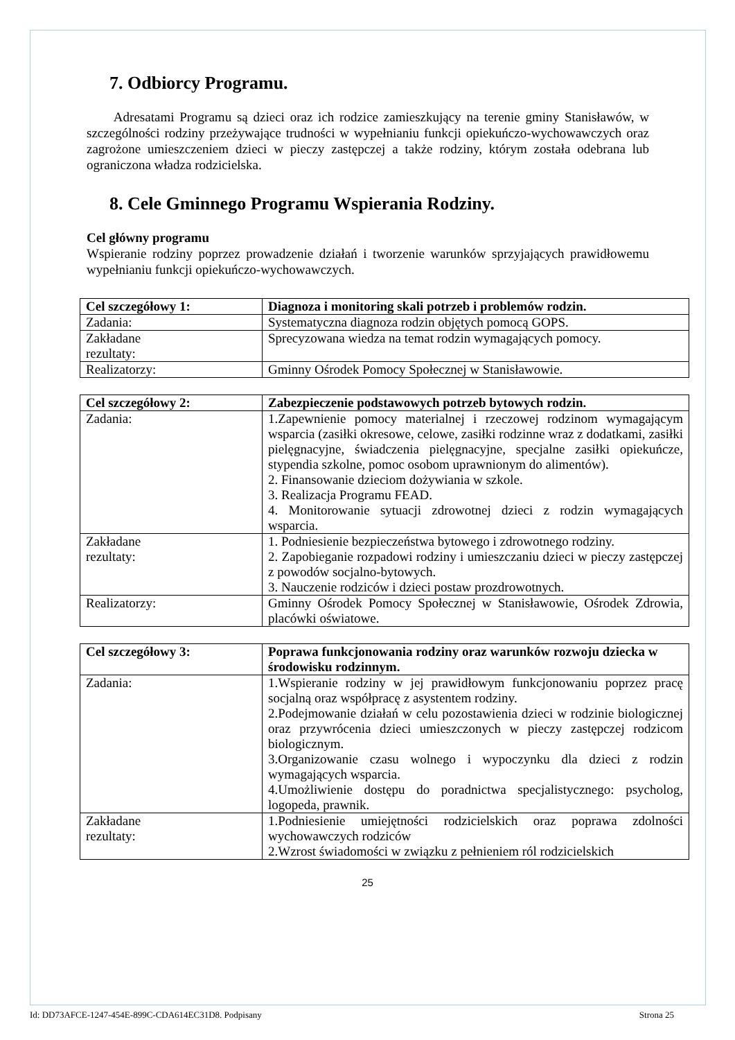7. Odbiorcy Programu.
Adresatami Programu są dzieci oraz ich rodzice zamieszkujący na terenie gminy Stanisławów, w szczególności rodziny przeżywające trudności w wypełnianiu funkcji opiekuńczo-wychowawczych oraz zagrożone umieszczeniem dzieci w pieczy zastępczej a także rodziny, którym została odebrana lub ograniczona władza rodzicielska.
8. Cele Gminnego Programu Wspierania Rodziny.
Cel główny programu
Wspieranie rodziny poprzez prowadzenie działań i tworzenie warunków sprzyjających prawidłowemu wypełnianiu funkcji opiekuńczo-wychowawczych.
| Cel szczegółowy 1: | Diagnoza i monitoring skali potrzeb i problemów rodzin. |
| --- | --- |
| Zadania: | Systematyczna diagnoza rodzin objętych pomocą GOPS. |
| Zakładane rezultaty: | Sprecyzowana wiedza na temat rodzin wymagających pomocy. |
| Realizatorzy: | Gminny Ośrodek Pomocy Społecznej w Stanisławowie. |
| Cel szczegółowy 2: | Zabezpieczenie podstawowych potrzeb bytowych rodzin. |
| --- | --- |
| Zadania: | 1.Zapewnienie pomocy materialnej i rzeczowej rodzinom wymagającym wsparcia (zasiłki okresowe, celowe, zasiłki rodzinne wraz z dodatkami, zasiłki pielęgnacyjne, świadczenia pielęgnacyjne, specjalne zasiłki opiekuńcze, stypendia szkolne, pomoc osobom uprawnionym do alimentów). 2. Finansowanie dzieciom dożywiania w szkole. 3. Realizacja Programu FEAD. 4. Monitorowanie sytuacji zdrowotnej dzieci z rodzin wymagających wsparcia. |
| Zakładane rezultaty: | 1. Podniesienie bezpieczeństwa bytowego i zdrowotnego rodziny. 2. Zapobieganie rozpadowi rodziny i umieszczaniu dzieci w pieczy zastępczej z powodów socjalno-bytowych. 3. Nauczenie rodziców i dzieci postaw prozdrowotnych. |
| Realizatorzy: | Gminny Ośrodek Pomocy Społecznej w Stanisławowie, Ośrodek Zdrowia, placówki oświatowe. |
| Cel szczegółowy 3: | Poprawa funkcjonowania rodziny oraz warunków rozwoju dziecka w środowisku rodzinnym. |
| --- | --- |
| Zadania: | 1.Wspieranie rodziny w jej prawidłowym funkcjonowaniu poprzez pracę socjalną oraz współpracę z asystentem rodziny. 2.Podejmowanie działań w celu pozostawienia dzieci w rodzinie biologicznej oraz przywrócenia dzieci umieszczonych w pieczy zastępczej rodzicom biologicznym. 3.Organizowanie czasu wolnego i wypoczynku dla dzieci z rodzin wymagających wsparcia. 4.Umożliwienie dostępu do poradnictwa specjalistycznego: psycholog, logopeda, prawnik. |
| Zakładane rezultaty: | 1.Podniesienie umiejętności rodzicielskich oraz poprawa zdolności wychowawczych rodziców 2.Wzrost świadomości w związku z pełnieniem ról rodzicielskich |
25
Id: DD73AFCE-1247-454E-899C-CDA614EC31D8. Podpisany Strona 25